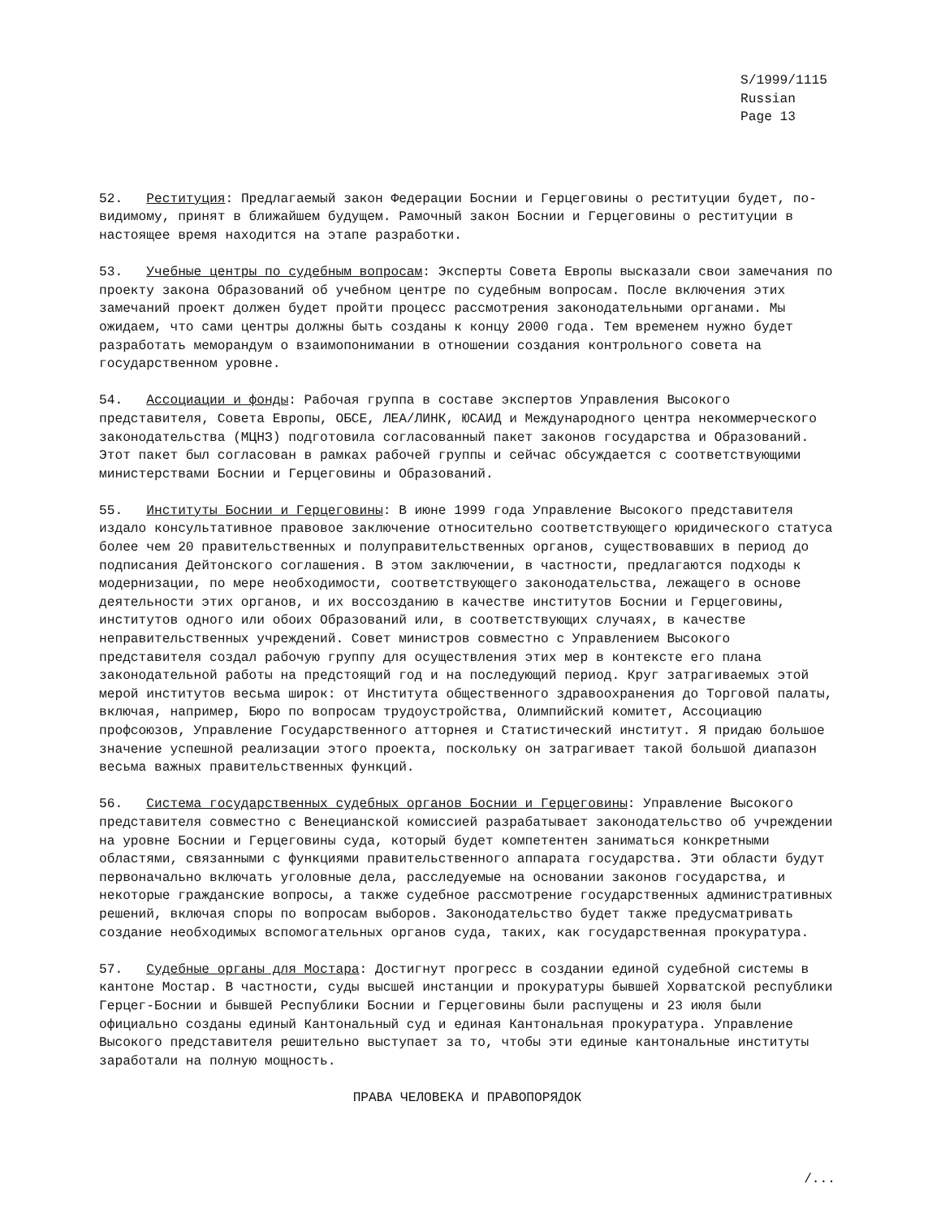S/1999/1115 Russian Page 13
52. Реституция: Предлагаемый закон Федерации Боснии и Герцеговины о реституции будет, по-видимому, принят в ближайшем будущем. Рамочный закон Боснии и Герцеговины о реституции в настоящее время находится на этапе разработки.
53. Учебные центры по судебным вопросам: Эксперты Совета Европы высказали свои замечания по проекту закона Образований об учебном центре по судебным вопросам. После включения этих замечаний проект должен будет пройти процесс рассмотрения законодательными органами. Мы ожидаем, что сами центры должны быть созданы к концу 2000 года. Тем временем нужно будет разработать меморандум о взаимопонимании в отношении создания контрольного совета на государственном уровне.
54. Ассоциации и фонды: Рабочая группа в составе экспертов Управления Высокого представителя, Совета Европы, ОБСЕ, ЛЕА/ЛИНК, ЮСАИД и Международного центра некоммерческого законодательства (МЦНЗ) подготовила согласованный пакет законов государства и Образований. Этот пакет был согласован в рамках рабочей группы и сейчас обсуждается с соответствующими министерствами Боснии и Герцеговины и Образований.
55. Институты Боснии и Герцеговины: В июне 1999 года Управление Высокого представителя издало консультативное правовое заключение относительно соответствующего юридического статуса более чем 20 правительственных и полуправительственных органов, существовавших в период до подписания Дейтонского соглашения. В этом заключении, в частности, предлагаются подходы к модернизации, по мере необходимости, соответствующего законодательства, лежащего в основе деятельности этих органов, и их воссозданию в качестве институтов Боснии и Герцеговины, институтов одного или обоих Образований или, в соответствующих случаях, в качестве неправительственных учреждений. Совет министров совместно с Управлением Высокого представителя создал рабочую группу для осуществления этих мер в контексте его плана законодательной работы на предстоящий год и на последующий период. Круг затрагиваемых этой мерой институтов весьма широк: от Института общественного здравоохранения до Торговой палаты, включая, например, Бюро по вопросам трудоустройства, Олимпийский комитет, Ассоциацию профсоюзов, Управление Государственного атторнея и Статистический институт. Я придаю большое значение успешной реализации этого проекта, поскольку он затрагивает такой большой диапазон весьма важных правительственных функций.
56. Система государственных судебных органов Боснии и Герцеговины: Управление Высокого представителя совместно с Венецианской комиссией разрабатывает законодательство об учреждении на уровне Боснии и Герцеговины суда, который будет компетентен заниматься конкретными областями, связанными с функциями правительственного аппарата государства. Эти области будут первоначально включать уголовные дела, расследуемые на основании законов государства, и некоторые гражданские вопросы, а также судебное рассмотрение государственных административных решений, включая споры по вопросам выборов. Законодательство будет также предусматривать создание необходимых вспомогательных органов суда, таких, как государственная прокуратура.
57. Судебные органы для Мостара: Достигнут прогресс в создании единой судебной системы в кантоне Мостар. В частности, суды высшей инстанции и прокуратуры бывшей Хорватской республики Герцег-Боснии и бывшей Республики Боснии и Герцеговины были распущены и 23 июля были официально созданы единый Кантональный суд и единая Кантональная прокуратура. Управление Высокого представителя решительно выступает за то, чтобы эти единые кантональные институты заработали на полную мощность.
ПРАВА ЧЕЛОВЕКА И ПРАВОПОРЯДОК
/...